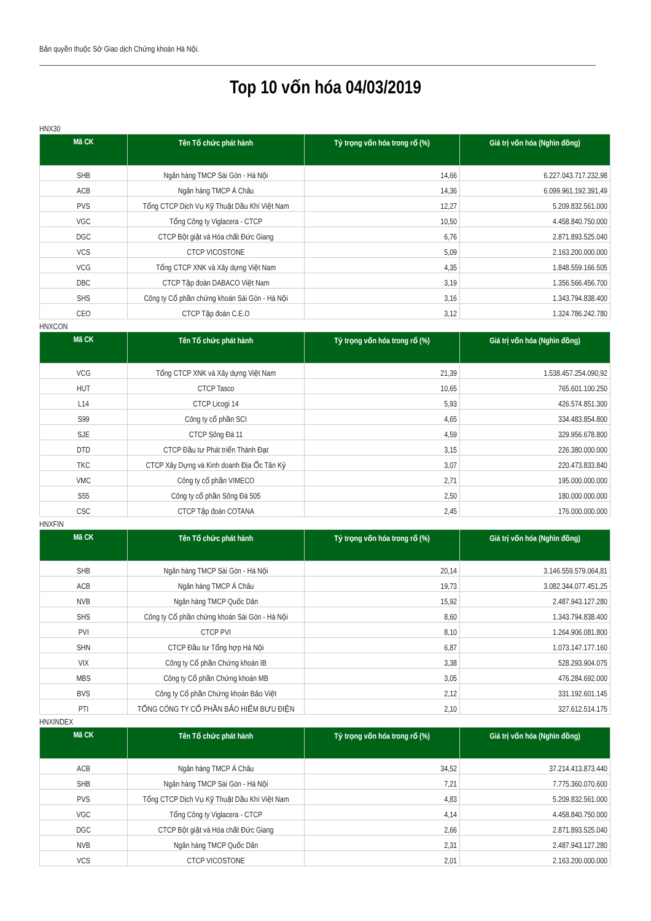Bản quyền thuộc Sở Giao dịch Chứng khoán Hà Nội.
Top 10 vốn hóa 04/03/2019
HNX30
| Mã CK | Tên Tổ chức phát hành | Tỷ trọng vốn hóa trong rổ (%) | Giá trị vốn hóa (Nghìn đồng) |
| --- | --- | --- | --- |
| SHB | Ngân hàng TMCP Sài Gòn - Hà Nội | 14,66 | 6.227.043.717.232,98 |
| ACB | Ngân hàng TMCP Á Châu | 14,36 | 6.099.961.192.391,49 |
| PVS | Tổng CTCP Dịch Vụ Kỹ Thuật Dầu Khí Việt Nam | 12,27 | 5.209.832.561.000 |
| VGC | Tổng Công ty Viglacera - CTCP | 10,50 | 4.458.840.750.000 |
| DGC | CTCP Bột giặt và Hóa chất Đức Giang | 6,76 | 2.871.893.525.040 |
| VCS | CTCP VICOSTONE | 5,09 | 2.163.200.000.000 |
| VCG | Tổng CTCP XNK và Xây dựng Việt Nam | 4,35 | 1.848.559.166.505 |
| DBC | CTCP Tập đoàn DABACO Việt Nam | 3,19 | 1.356.566.456.700 |
| SHS | Công ty Cổ phần chứng khoán Sài Gòn - Hà Nội | 3,16 | 1.343.794.838.400 |
| CEO | CTCP Tập đoàn C.E.O | 3,12 | 1.324.786.242.780 |
HNXCON
| Mã CK | Tên Tổ chức phát hành | Tỷ trọng vốn hóa trong rổ (%) | Giá trị vốn hóa (Nghìn đồng) |
| --- | --- | --- | --- |
| VCG | Tổng CTCP XNK và Xây dựng Việt Nam | 21,39 | 1.538.457.254.090,92 |
| HUT | CTCP Tasco | 10,65 | 765.601.100.250 |
| L14 | CTCP Licogi 14 | 5,93 | 426.574.851.300 |
| S99 | Công ty cổ phần SCI | 4,65 | 334.483.854.800 |
| SJE | CTCP Sông Đà 11 | 4,59 | 329.956.678.800 |
| DTD | CTCP Đầu tư Phát triển Thành Đạt | 3,15 | 226.380.000.000 |
| TKC | CTCP Xây Dựng và Kinh doanh Địa Ốc Tân Kỷ | 3,07 | 220.473.833.840 |
| VMC | Công ty cổ phần VIMECO | 2,71 | 195.000.000.000 |
| S55 | Công ty cổ phần Sông Đà 505 | 2,50 | 180.000.000.000 |
| CSC | CTCP Tập đoàn COTANA | 2,45 | 176.000.000.000 |
HNXFIN
| Mã CK | Tên Tổ chức phát hành | Tỷ trọng vốn hóa trong rổ (%) | Giá trị vốn hóa (Nghìn đồng) |
| --- | --- | --- | --- |
| SHB | Ngân hàng TMCP Sài Gòn - Hà Nội | 20,14 | 3.146.559.579.064,81 |
| ACB | Ngân hàng TMCP Á Châu | 19,73 | 3.082.344.077.451,25 |
| NVB | Ngân hàng TMCP Quốc Dân | 15,92 | 2.487.943.127.280 |
| SHS | Công ty Cổ phần chứng khoán Sài Gòn - Hà Nội | 8,60 | 1.343.794.838.400 |
| PVI | CTCP PVI | 8,10 | 1.264.906.081.800 |
| SHN | CTCP Đầu tư Tổng hợp Hà Nội | 6,87 | 1.073.147.177.160 |
| VIX | Công ty Cổ phần Chứng khoán IB | 3,38 | 528.293.904.075 |
| MBS | Công ty Cổ phần Chứng khoán MB | 3,05 | 476.284.692.000 |
| BVS | Công ty Cổ phần Chứng khoán Bảo Việt | 2,12 | 331.192.601.145 |
| PTI | TỔNG CÔNG TY CỔ PHẦN BẢO HIỂM BƯU ĐIỆN | 2,10 | 327.612.514.175 |
HNXINDEX
| Mã CK | Tên Tổ chức phát hành | Tỷ trọng vốn hóa trong rổ (%) | Giá trị vốn hóa (Nghìn đồng) |
| --- | --- | --- | --- |
| ACB | Ngân hàng TMCP Á Châu | 34,52 | 37.214.413.873.440 |
| SHB | Ngân hàng TMCP Sài Gòn - Hà Nội | 7,21 | 7.775.360.070.600 |
| PVS | Tổng CTCP Dịch Vụ Kỹ Thuật Dầu Khí Việt Nam | 4,83 | 5.209.832.561.000 |
| VGC | Tổng Công ty Viglacera - CTCP | 4,14 | 4.458.840.750.000 |
| DGC | CTCP Bột giặt và Hóa chất Đức Giang | 2,66 | 2.871.893.525.040 |
| NVB | Ngân hàng TMCP Quốc Dân | 2,31 | 2.487.943.127.280 |
| VCS | CTCP VICOSTONE | 2,01 | 2.163.200.000.000 |